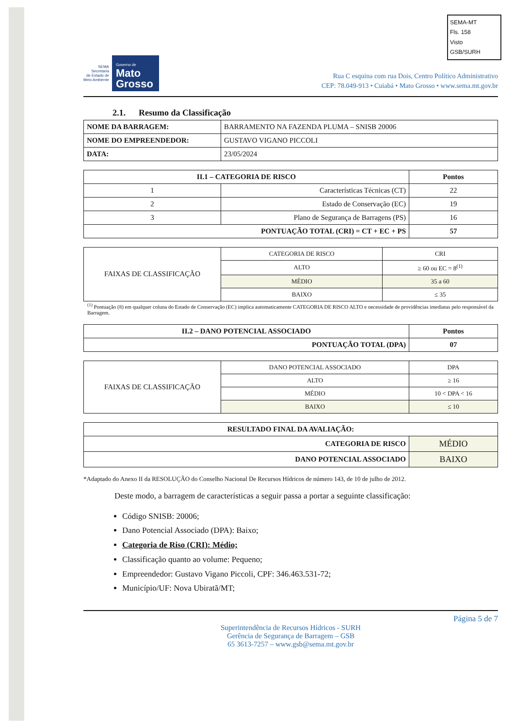SEMA-MT
Fls. 158
Visto
GSB/SURH
SEMA
Secretaria
de Estado de
Meio Ambiente
Governo de
Mato
Grosso
Rua C esquina com rua Dois, Centro Político Administrativo
CEP: 78.049-913 • Cuiabá • Mato Grosso • www.sema.mt.gov.br
2.1. Resumo da Classificação
| NOME DA BARRAGEM: | BARRAMENTO NA FAZENDA PLUMA – SNISB 20006 |
| NOME DO EMPREENDEDOR: | GUSTAVO VIGANO PICCOLI |
| DATA: | 23/05/2024 |
| II.1 – CATEGORIA DE RISCO | | Pontos |
| --- | --- | --- |
| 1 | Características Técnicas (CT) | 22 |
| 2 | Estado de Conservação (EC) | 19 |
| 3 | Plano de Segurança de Barragens (PS) | 16 |
| PONTUAÇÃO TOTAL (CRI) = CT + EC + PS | | 57 |
| FAIXAS DE CLASSIFICAÇÃO | CATEGORIA DE RISCO | CRI |
| | ALTO | ≥ 60 ou EC = 8<sup>(1)</sup> |
| | MÉDIO | 35 a 60 |
| | BAIXO | ≤ 35 |
<sup>(1)</sup> Pontuação (8) em qualquer coluna do Estado de Conservação (EC) implica automaticamente CATEGORIA DE RISCO ALTO e necessidade de providências imediatas pelo responsável da Barragem.
| II.2 – DANO POTENCIAL ASSOCIADO | Pontos |
| --- | --- |
| PONTUAÇÃO TOTAL (DPA) | 07 |
| FAIXAS DE CLASSIFICAÇÃO | DANO POTENCIAL ASSOCIADO | DPA |
| | ALTO | ≥ 16 |
| | MÉDIO | 10 < DPA < 16 |
| | BAIXO | ≤ 10 |
| RESULTADO FINAL DA AVALIAÇÃO: | |
| --- | --- |
| CATEGORIA DE RISCO | MÉDIO |
| DANO POTENCIAL ASSOCIADO | BAIXO |
*Adaptado do Anexo II da RESOLUÇÃO do Conselho Nacional De Recursos Hídricos de número 143, de 10 de julho de 2012.
Deste modo, a barragem de características a seguir passa a portar a seguinte classificação:
Código SNISB: 20006;
Dano Potencial Associado (DPA): Baixo;
Categoria de Riso (CRI): Médio;
Classificação quanto ao volume: Pequeno;
Empreendedor: Gustavo Vigano Piccoli, CPF: 346.463.531-72;
Município/UF: Nova Ubiratã/MT;
Página 5 de 7
Superintendência de Recursos Hídricos - SURH
Gerência de Segurança de Barragem – GSB
65 3613-7257 – www.gsb@sema.mt.gov.br